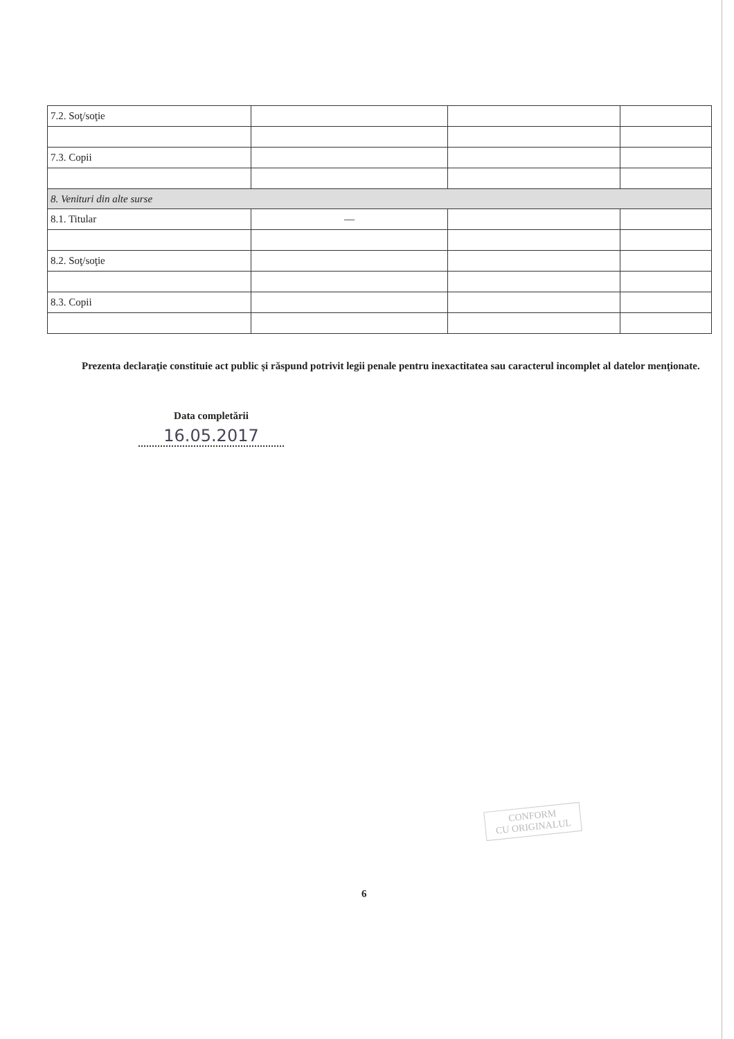| 7.2. Soţ/soţie | | | |
| 7.3. Copii | | | |
| 8. Venituri din alte surse | | | |
| 8.1. Titular | — | | |
| 8.2. Soţ/soţie | | | |
| 8.3. Copii | | | |
Prezenta declaraţie constituie act public şi răspund potrivit legii penale pentru inexactitatea sau caracterul incomplet al datelor menţionate.
Data completării
16.05.2017
CONFORM
CU ORIGINALUL
6